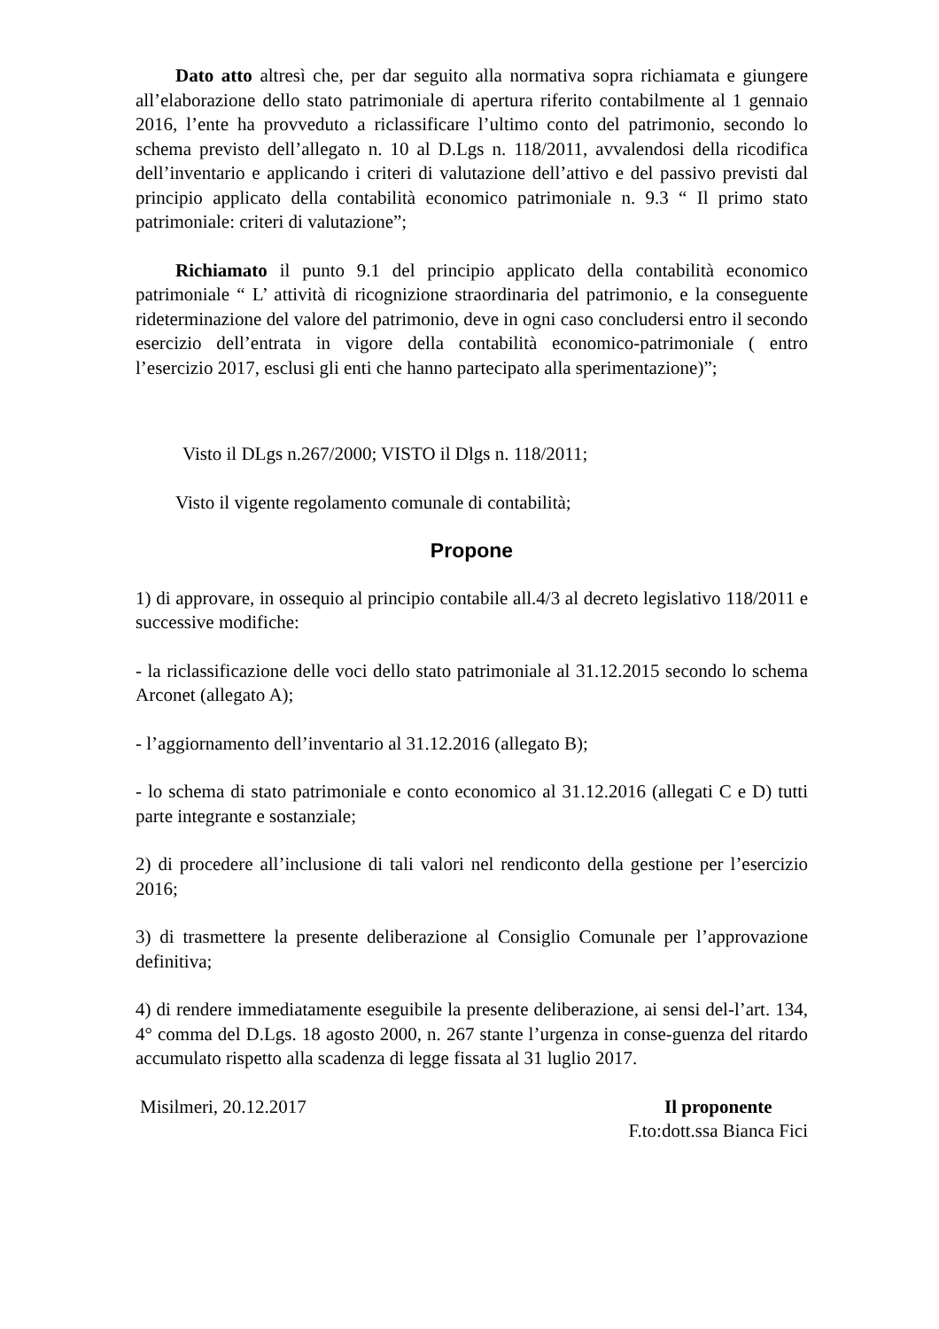Dato atto altresì che, per dar seguito alla normativa sopra richiamata e giungere all’elaborazione dello stato patrimoniale di apertura riferito contabilmente al 1 gennaio 2016, l’ente ha provveduto a riclassificare l’ultimo conto del patrimonio, secondo lo schema previsto dell’allegato n. 10 al D.Lgs n. 118/2011, avvalendosi della ricodifica dell’inventario e applicando i criteri di valutazione dell’attivo e del passivo previsti dal principio applicato della contabilità economico patrimoniale n. 9.3 “ Il primo stato patrimoniale: criteri di valutazione”;
Richiamato il punto 9.1 del principio applicato della contabilità economico patrimoniale “ L’ attività di ricognizione straordinaria del patrimonio, e la conseguente rideterminazione del valore del patrimonio, deve in ogni caso concludersi entro il secondo esercizio dell’entrata in vigore della contabilità economico-patrimoniale ( entro l’esercizio 2017, esclusi gli enti che hanno partecipato alla sperimentazione)”;
Visto il DLgs n.267/2000; VISTO il Dlgs n. 118/2011;
Visto il vigente regolamento comunale di contabilità;
Propone
1) di approvare, in ossequio al principio contabile all.4/3 al decreto legislativo 118/2011 e successive modifiche:
- la riclassificazione delle voci dello stato patrimoniale al 31.12.2015 secondo lo schema Arconet (allegato A);
- l’aggiornamento dell’inventario al 31.12.2016 (allegato B);
- lo schema di stato patrimoniale e conto economico al 31.12.2016 (allegati C e D) tutti parte integrante e sostanziale;
2) di procedere all’inclusione di tali valori nel rendiconto della gestione per l’esercizio 2016;
3) di trasmettere la presente deliberazione al Consiglio Comunale per l’approvazione definitiva;
4) di rendere immediatamente eseguibile la presente deliberazione, ai sensi del-l’art. 134, 4° comma del D.Lgs. 18 agosto 2000, n. 267 stante l’urgenza in conse-guenza del ritardo accumulato rispetto alla scadenza di legge fissata al 31 luglio 2017.
Misilmeri, 20.12.2017 Il proponente
F.to:dott.ssa Bianca Fici